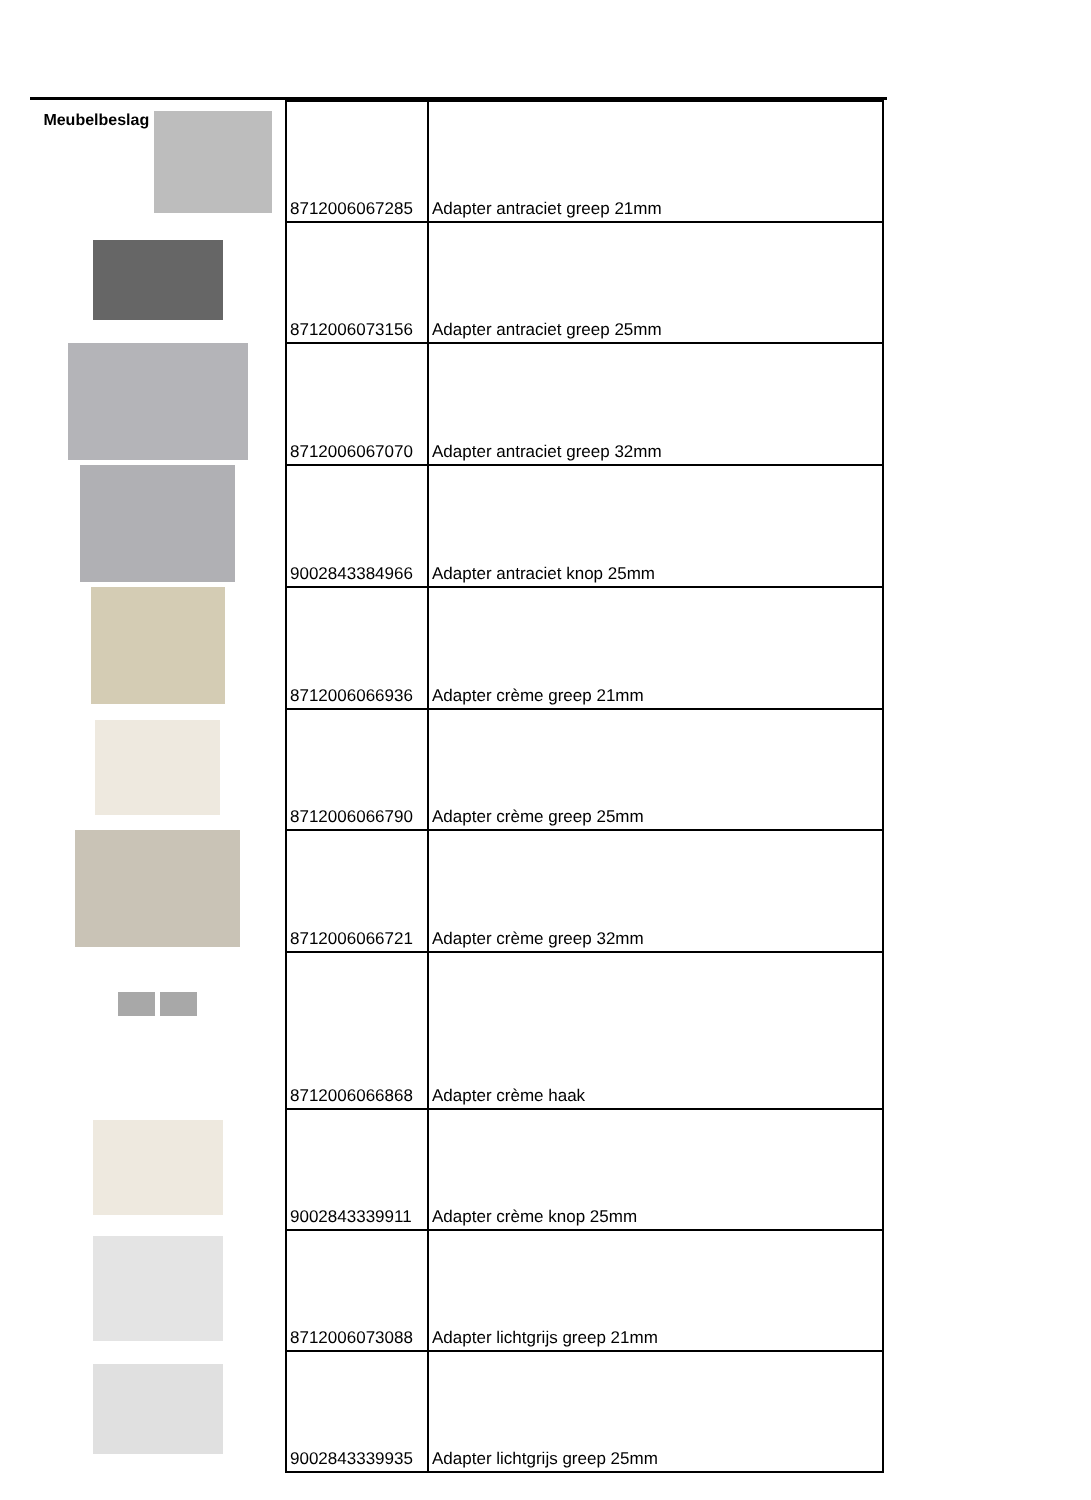| Meubelbeslag | 8712006067285 | Adapter antraciet greep 21mm |
| | 8712006073156 | Adapter antraciet greep 25mm |
| | 8712006067070 | Adapter antraciet greep 32mm |
| | 9002843384966 | Adapter antraciet knop 25mm |
| | 8712006066936 | Adapter crème greep 21mm |
| | 8712006066790 | Adapter crème greep 25mm |
| | 8712006066721 | Adapter crème greep 32mm |
| | 8712006066868 | Adapter crème haak |
| | 9002843339911 | Adapter crème knop 25mm |
| | 8712006073088 | Adapter lichtgrijs greep 21mm |
| | 9002843339935 | Adapter lichtgrijs greep 25mm |